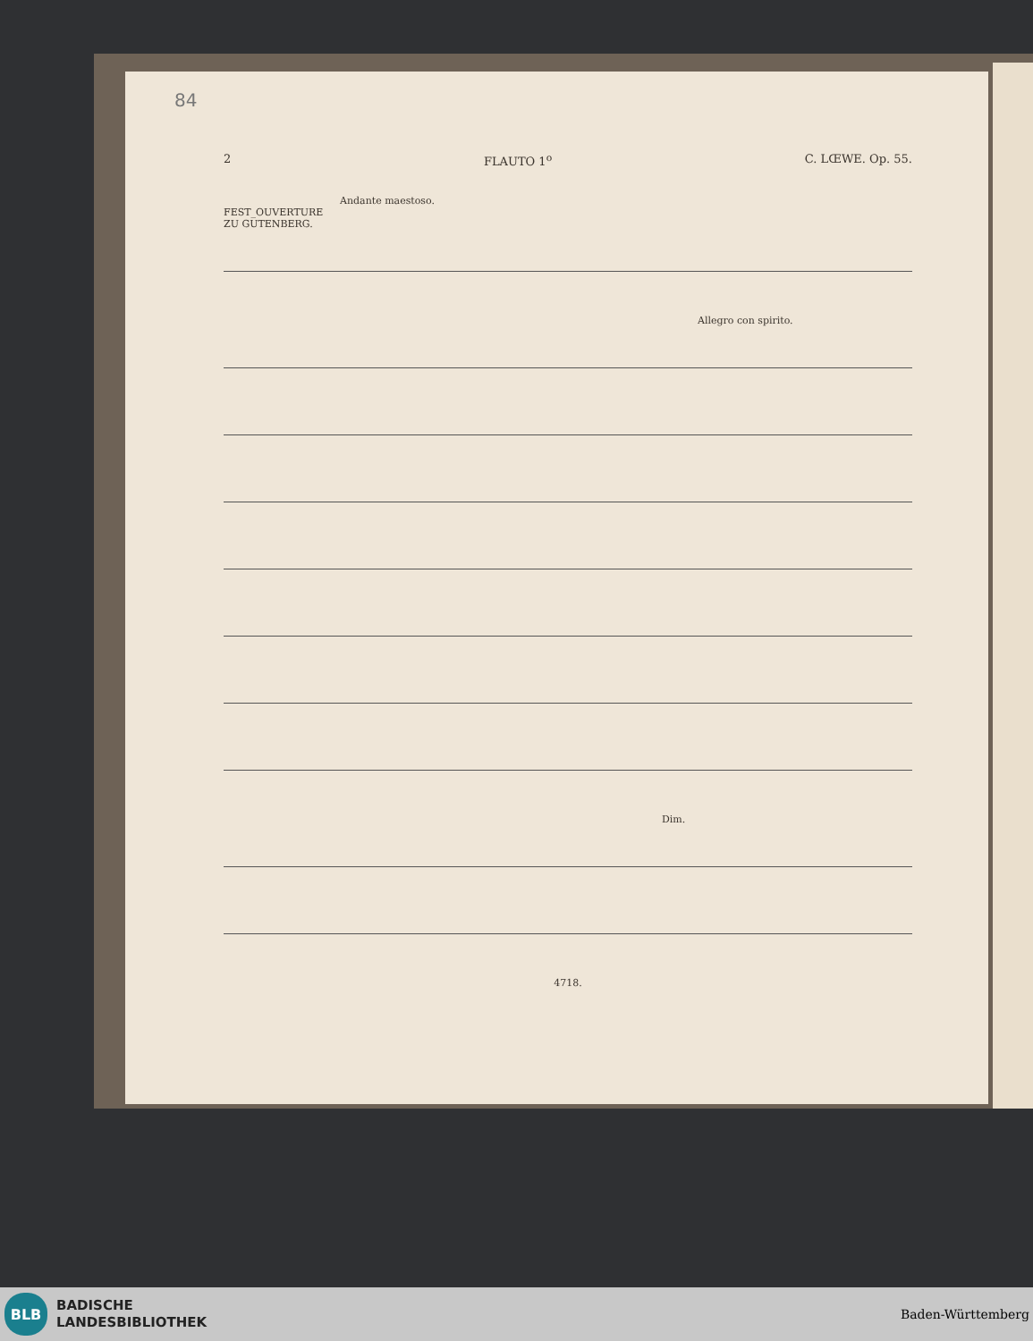84
2 FLAUTO 1<sup>o</sup> C. LŒWE. Op. 55.
Andante maestoso.
FEST_OUVERTURE
ZU GUTENBERG.
Allegro con spirito.
Dim.
4718.
BLB
BADISCHE
LANDESBIBLIOTHEK
Baden-Württemberg